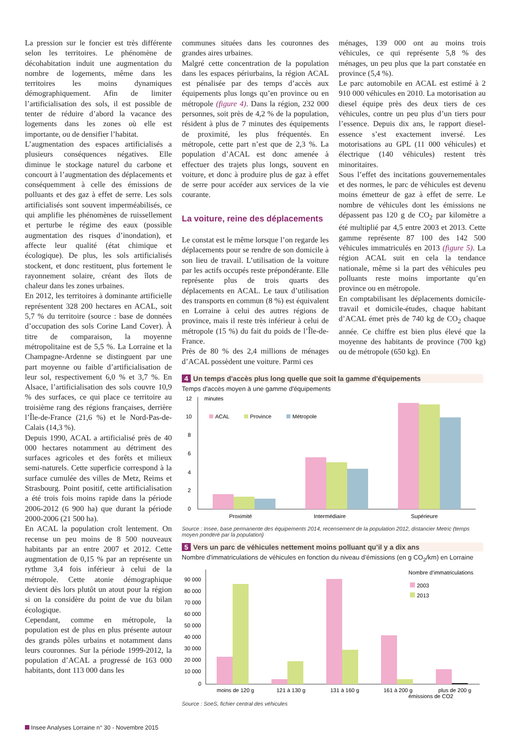La pression sur le foncier est très différente selon les territoires. Le phénomène de décohabitation induit une augmentation du nombre de logements, même dans les territoires les moins dynamiques démographiquement. Afin de limiter l’artificialisation des sols, il est possible de tenter de réduire d’abord la vacance des logements dans les zones où elle est importante, ou de densifier l’habitat.
L’augmentation des espaces artificialisés a plusieurs conséquences négatives. Elle diminue le stockage naturel du carbone et concourt à l’augmentation des déplacements et conséquemment à celle des émissions de polluants et des gaz à effet de serre. Les sols artificialisés sont souvent imperméabilisés, ce qui amplifie les phénomènes de ruissellement et perturbe le régime des eaux (possible augmentation des risques d’inondation), et affecte leur qualité (état chimique et écologique). De plus, les sols artificialisés stockent, et donc restituent, plus fortement le rayonnement solaire, créant des îlots de chaleur dans les zones urbaines.
En 2012, les territoires à dominante artificielle représentent 328 200 hectares en ACAL, soit 5,7 % du territoire (source : base de données d’occupation des sols Corine Land Cover). À titre de comparaison, la moyenne métropolitaine est de 5,5 %. La Lorraine et la Champagne-Ardenne se distinguent par une part moyenne ou faible d’artificialisation de leur sol, respectivement 6,0 % et 3,7 %. En Alsace, l’artificialisation des sols couvre 10,9 % des surfaces, ce qui place ce territoire au troisième rang des régions françaises, derrière l’Île-de-France (21,6 %) et le Nord-Pas-de-Calais (14,3 %).
Depuis 1990, ACAL a artificialisé près de 40 000 hectares notamment au détriment des surfaces agricoles et des forêts et milieux semi-naturels. Cette superficie correspond à la surface cumulée des villes de Metz, Reims et Strasbourg. Point positif, cette artificialisation a été trois fois moins rapide dans la période 2006-2012 (6 900 ha) que durant la période 2000-2006 (21 500 ha).
En ACAL la population croît lentement. On recense un peu moins de 8 500 nouveaux habitants par an entre 2007 et 2012. Cette augmentation de 0,15 % par an représente un rythme 3,4 fois inférieur à celui de la métropole. Cette atonie démographique devient dès lors plutôt un atout pour la région si on la considère du point de vue du bilan écologique.
Cependant, comme en métropole, la population est de plus en plus présente autour des grands pôles urbains et notamment dans leurs couronnes. Sur la période 1999-2012, la population d’ACAL a progressé de 163 000 habitants, dont 113 000 dans les
communes situées dans les couronnes des grandes aires urbaines.
Malgré cette concentration de la population dans les espaces périurbains, la région ACAL est pénalisée par des temps d’accès aux équipements plus longs qu’en province ou en métropole (figure 4). Dans la région, 232 000 personnes, soit près de 4,2 % de la population, résident à plus de 7 minutes des équipements de proximité, les plus fréquentés. En métropole, cette part n’est que de 2,3 %. La population d’ACAL est donc amenée à effectuer des trajets plus longs, souvent en voiture, et donc à produire plus de gaz à effet de serre pour accéder aux services de la vie courante.
La voiture, reine des déplacements
Le constat est le même lorsque l’on regarde les déplacements pour se rendre de son domicile à son lieu de travail. L’utilisation de la voiture par les actifs occupés reste prépondérante. Elle représente plus de trois quarts des déplacements en ACAL. Le taux d’utilisation des transports en commun (8 %) est équivalent en Lorraine à celui des autres régions de province, mais il reste très inférieur à celui de métropole (15 %) du fait du poids de l’Île-de-France.
Près de 80 % des 2,4 millions de ménages d’ACAL possèdent une voiture. Parmi ces
ménages, 139 000 ont au moins trois véhicules, ce qui représente 5,8 % des ménages, un peu plus que la part constatée en province (5,4 %).
Le parc automobile en ACAL est estimé à 2 910 000 véhicules en 2010. La motorisation au diesel équipe près des deux tiers de ces véhicules, contre un peu plus d’un tiers pour l’essence. Depuis dix ans, le rapport diesel-essence s’est exactement inversé. Les motorisations au GPL (11 000 véhicules) et électrique (140 véhicules) restent très minoritaires.
Sous l’effet des incitations gouvernementales et des normes, le parc de véhicules est devenu moins émetteur de gaz à effet de serre. Le nombre de véhicules dont les émissions ne dépassent pas 120 g de CO<sub>2</sub> par kilomètre a été multiplié par 4,5 entre 2003 et 2013. Cette gamme représente 87 100 des 142 500 véhicules immatriculés en 2013 (figure 5). La région ACAL suit en cela la tendance nationale, même si la part des véhicules peu polluants reste moins importante qu’en province ou en métropole.
En comptabilisant les déplacements domicile-travail et domicile-études, chaque habitant d’ACAL émet près de 740 kg de CO<sub>2</sub> chaque année. Ce chiffre est bien plus élevé que la moyenne des habitants de province (700 kg) ou de métropole (650 kg). En
4 Un temps d'accès plus long quelle que soit la gamme d'équipements
Temps d'accès moyen à une gamme d'équipements
minutes
12
10
8
6
4
2
0
ACAL
Province
Métropole
Proximité
Intermédiaire
Supérieure
Source : Insee, base permanente des équipements 2014, recensement de la population 2012, distancier Metric (temps moyen pondéré par la population)
5 Vers un parc de véhicules nettement moins polluant qu’il y a dix ans
Nombre d'immatriculations de véhicules en fonction du niveau d’émissions (en g CO<sub>2</sub>/km) en Lorraine
Nombre d’immatriculations
2003
2013
90 000
80 000
70 000
60 000
50 000
40 000
30 000
20 000
10 000
0
moins de 120 g
121 à 130 g
131 à 160 g
161 à 200 g
plus de 200 g
émissions de CO2
Source : SoeS, fichier central des véhicules
Insee Analyses Lorraine n° 30 - Novembre 2015